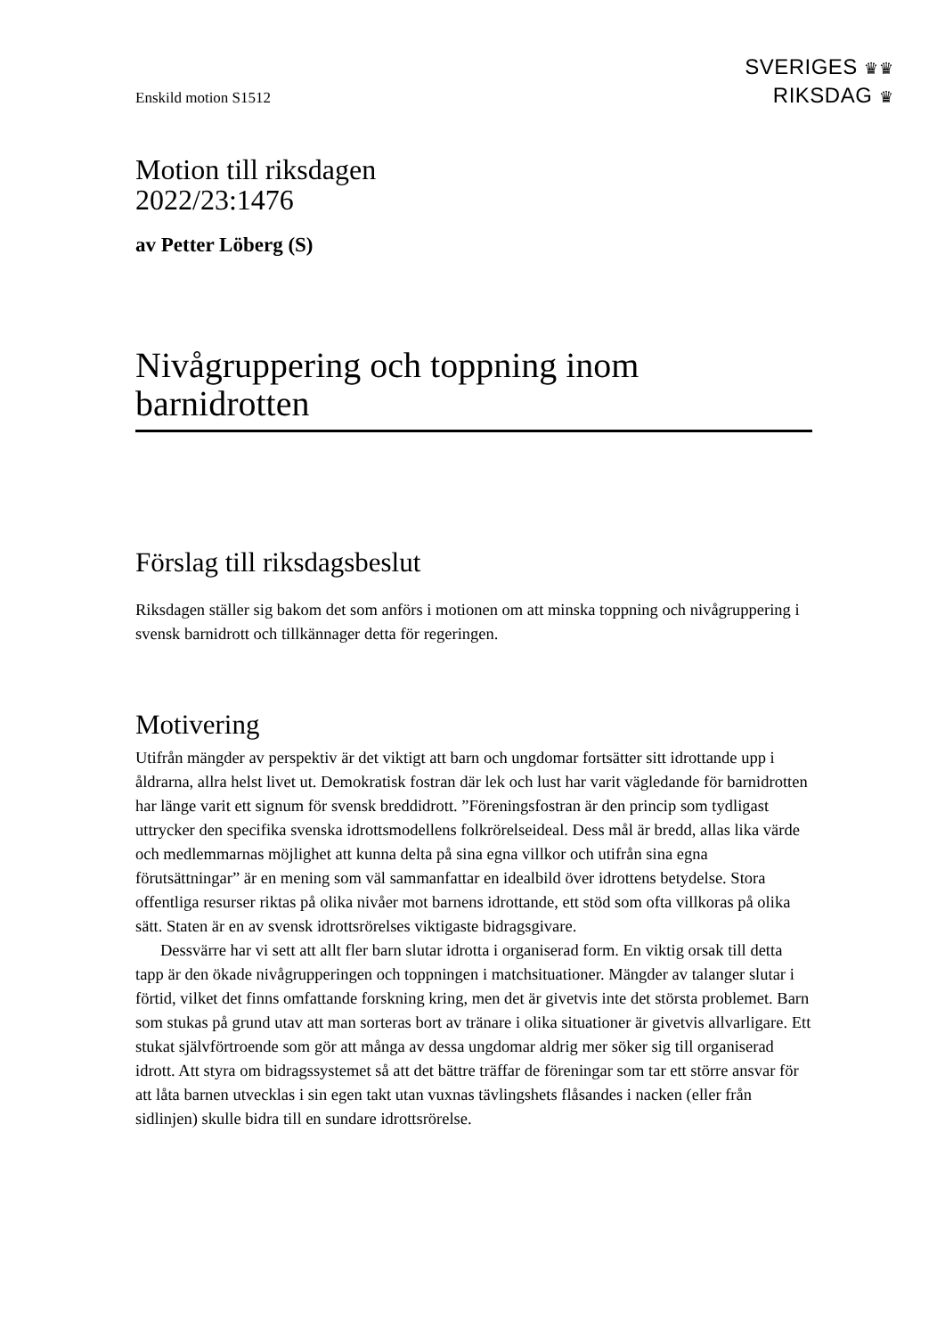SVERIGES ♛♛
RIKSDAG ♛
Enskild motion S1512
Motion till riksdagen
2022/23:1476
av Petter Löberg (S)
Nivågruppering och toppning inom barnidrotten
Förslag till riksdagsbeslut
Riksdagen ställer sig bakom det som anförs i motionen om att minska toppning och nivågruppering i svensk barnidrott och tillkännager detta för regeringen.
Motivering
Utifrån mängder av perspektiv är det viktigt att barn och ungdomar fortsätter sitt idrottande upp i åldrarna, allra helst livet ut. Demokratisk fostran där lek och lust har varit vägledande för barnidrotten har länge varit ett signum för svensk breddidrott. ”Föreningsfostran är den princip som tydligast uttrycker den specifika svenska idrotts­modellens folkrörelseideal. Dess mål är bredd, allas lika värde och medlemmarnas möjlighet att kunna delta på sina egna villkor och utifrån sina egna förutsättningar” är en mening som väl sammanfattar en idealbild över idrottens betydelse. Stora offentliga resurser riktas på olika nivåer mot barnens idrottande, ett stöd som ofta villkoras på olika sätt. Staten är en av svensk idrottsrörelses viktigaste bidragsgivare.
Dessvärre har vi sett att allt fler barn slutar idrotta i organiserad form. En viktig orsak till detta tapp är den ökade nivågrupperingen och toppningen i matchsituationer. Mängder av talanger slutar i förtid, vilket det finns omfattande forskning kring, men det är givetvis inte det största problemet. Barn som stukas på grund utav att man sorteras bort av tränare i olika situationer är givetvis allvarligare. Ett stukat självförtroende som gör att många av dessa ungdomar aldrig mer söker sig till organiserad idrott. Att styra om bidragssystemet så att det bättre träffar de föreningar som tar ett större ansvar för att låta barnen utvecklas i sin egen takt utan vuxnas tävlingshets flåsandes i nacken (eller från sidlinjen) skulle bidra till en sundare idrottsrörelse.